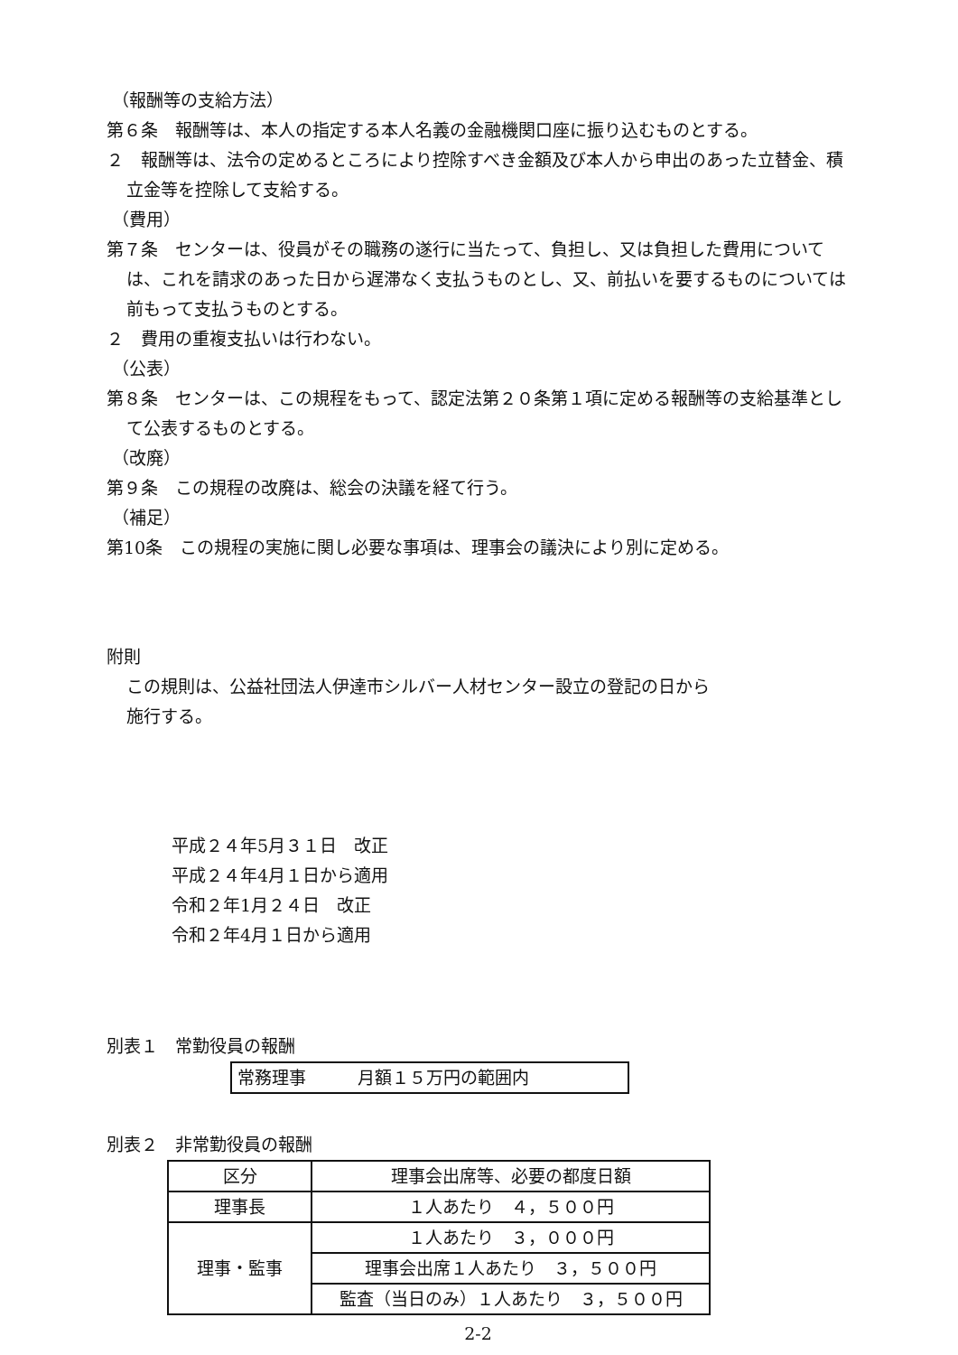（報酬等の支給方法）
第６条　報酬等は、本人の指定する本人名義の金融機関口座に振り込むものとする。
２　報酬等は、法令の定めるところにより控除すべき金額及び本人から申出のあった立替金、積立金等を控除して支給する。
（費用）
第７条　センターは、役員がその職務の遂行に当たって、負担し、又は負担した費用については、これを請求のあった日から遅滞なく支払うものとし、又、前払いを要するものについては前もって支払うものとする。
２　費用の重複支払いは行わない。
（公表）
第８条　センターは、この規程をもって、認定法第２０条第１項に定める報酬等の支給基準として公表するものとする。
（改廃）
第９条　この規程の改廃は、総会の決議を経て行う。
（補足）
第10条　この規程の実施に関し必要な事項は、理事会の議決により別に定める。
附則
この規則は、公益社団法人伊達市シルバー人材センター設立の登記の日から
施行する。
平成２４年5月３１日　改正
平成２４年4月１日から適用
令和２年1月２４日　改正
令和２年4月１日から適用
別表１　常勤役員の報酬
| 常務理事 月額１５万円の範囲内 |
別表２　非常勤役員の報酬
| 区分 | 理事会出席等、必要の都度日額 |
| 理事長 | １人あたり ４，５００円 |
| 理事・監事 | １人あたり ３，０００円 |
| | 理事会出席１人あたり ３，５００円 |
| | 監査（当日のみ）１人あたり ３，５００円 |
2-2